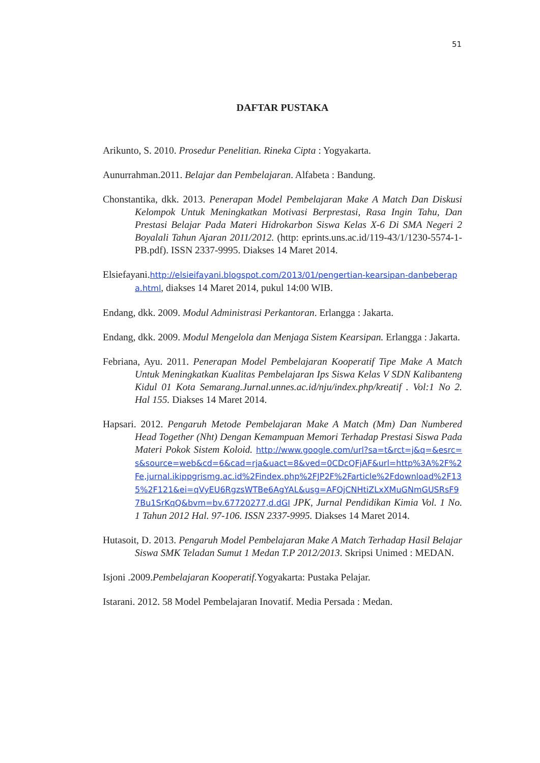51
DAFTAR PUSTAKA
Arikunto, S. 2010. Prosedur Penelitian. Rineka Cipta : Yogyakarta.
Aunurrahman.2011. Belajar dan Pembelajaran. Alfabeta : Bandung.
Chonstantika, dkk. 2013. Penerapan Model Pembelajaran Make A Match Dan Diskusi Kelompok Untuk Meningkatkan Motivasi Berprestasi, Rasa Ingin Tahu, Dan Prestasi Belajar Pada Materi Hidrokarbon Siswa Kelas X-6 Di SMA Negeri 2 Boyalali Tahun Ajaran 2011/2012. (http: eprints.uns.ac.id/119-43/1/1230-5574-1-PB.pdf). ISSN 2337-9995. Diakses 14 Maret 2014.
Elsiefayani.http://elsieifayani.blogspot.com/2013/01/pengertian-kearsipan-danbeberapa.html, diakses 14 Maret 2014, pukul 14:00 WIB.
Endang, dkk. 2009. Modul Administrasi Perkantoran. Erlangga : Jakarta.
Endang, dkk. 2009. Modul Mengelola dan Menjaga Sistem Kearsipan. Erlangga : Jakarta.
Febriana, Ayu. 2011. Penerapan Model Pembelajaran Kooperatif Tipe Make A Match Untuk Meningkatkan Kualitas Pembelajaran Ips Siswa Kelas V SDN Kalibanteng Kidul 01 Kota Semarang.Jurnal.unnes.ac.id/nju/index.php/kreatif . Vol:1 No 2. Hal 155. Diakses 14 Maret 2014.
Hapsari. 2012. Pengaruh Metode Pembelajaran Make A Match (Mm) Dan Numbered Head Together (Nht) Dengan Kemampuan Memori Terhadap Prestasi Siswa Pada Materi Pokok Sistem Koloid. http://www.google.com/url?sa=t&rct=j&q=&esrc=s&source=web&cd=6&cad=rja&uact=8&ved=0CDcQFjAF&url=http%3A%2F%2Fe,jurnal.ikippgrismg.ac.id%2Findex.php%2FJP2F%2Farticle%2Fdownload%2F135%2F121&ei=qVyEU6RgzsWTBe6AgYAL&usg=AFQjCNHtiZLxXMuGNmGUSRsF97Bu1SrKqQ&bvm=bv.67720277,d.dGI JPK, Jurnal Pendidikan Kimia Vol. 1 No. 1 Tahun 2012 Hal. 97-106. ISSN 2337-9995. Diakses 14 Maret 2014.
Hutasoit, D. 2013. Pengaruh Model Pembelajaran Make A Match Terhadap Hasil Belajar Siswa SMK Teladan Sumut 1 Medan T.P 2012/2013. Skripsi Unimed : MEDAN.
Isjoni .2009.Pembelajaran Kooperatif. Yogyakarta: Pustaka Pelajar.
Istarani. 2012. 58 Model Pembelajaran Inovatif. Media Persada : Medan.